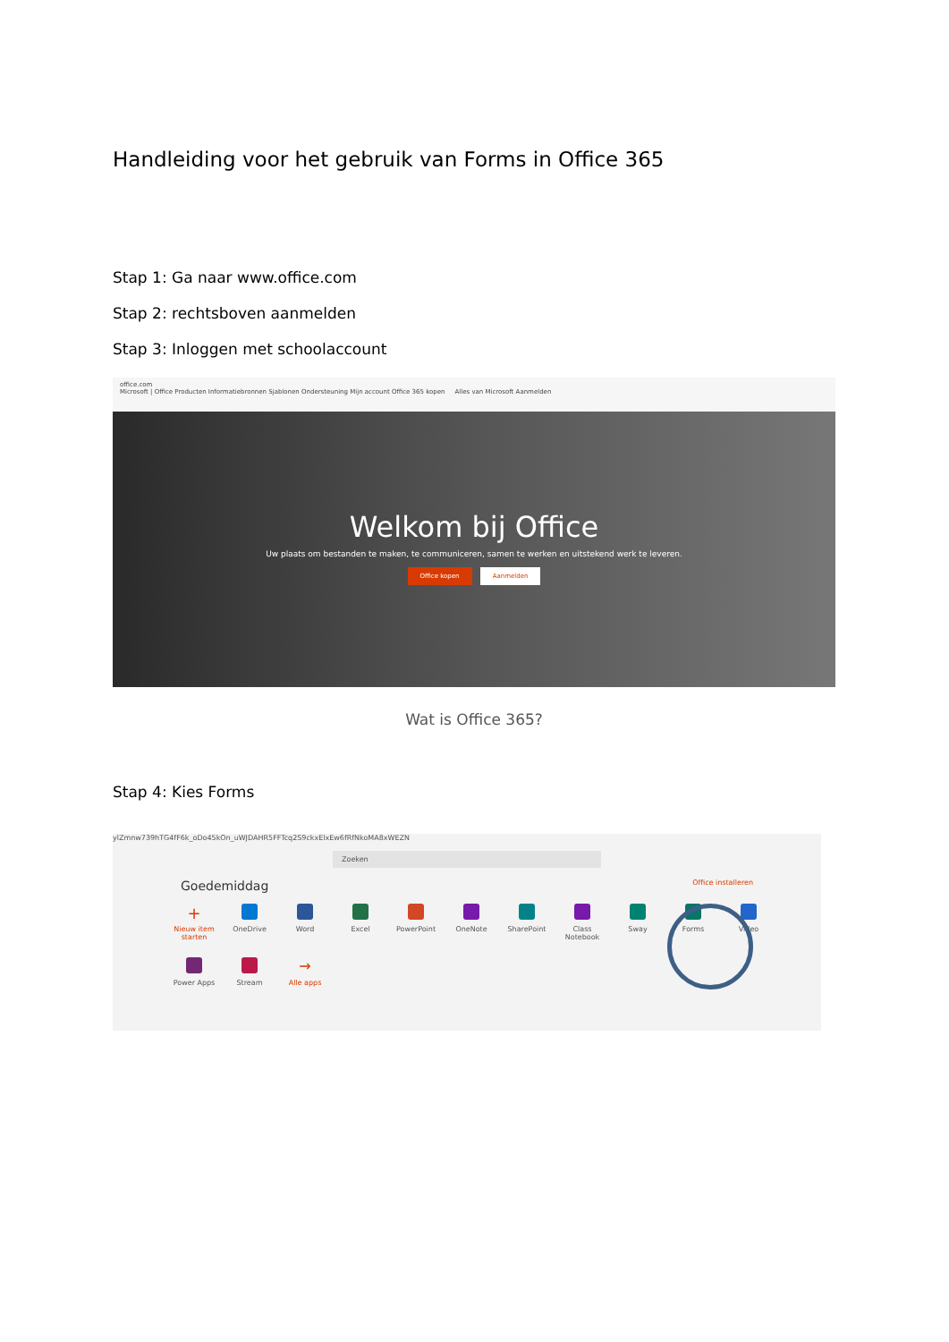Handleiding voor het gebruik van Forms in Office 365
Stap 1: Ga naar www.office.com
Stap 2: rechtsboven aanmelden
Stap 3: Inloggen met schoolaccount
office.com
Microsoft | Office Producten Informatiebronnen Sjablonen Ondersteuning Mijn account Office 365 kopen Alles van Microsoft Aanmelden
Welkom bij Office
Uw plaats om bestanden te maken, te communiceren, samen te werken en uitstekend werk te leveren.
Office kopen Aanmelden
Wat is Office 365?
Stap 4: Kies Forms
ylZmnw739hTG4fF6k_oDo45kOn_uWJDAHR5FFTcq2S9ckxElxEw6fRfNkoMA8xWEZN
Zoeken
Goedemiddag Office installeren
+
Nieuw item starten
OneDrive
Word
Excel
PowerPoint
OneNote
SharePoint
Class Notebook
Sway
Forms
Video
Power Apps
Stream
→
Alle apps